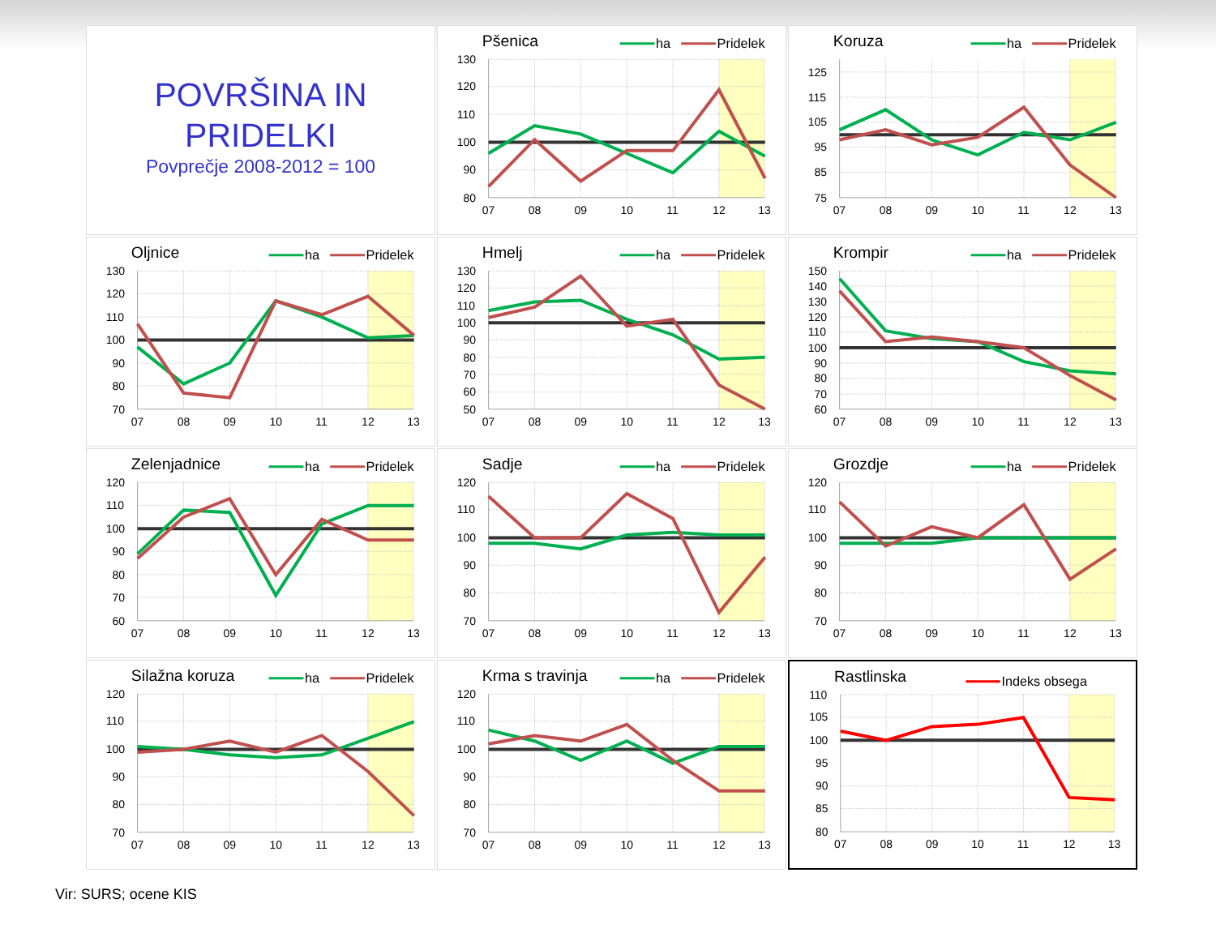POVRŠINA IN
PRIDELKI
Povprečje 2008-2012 = 100
Pšenica
ha
Pridelek
130
120
110
100
90
80
07
08
09
10
11
12
13
Koruza
ha
Pridelek
125
115
105
95
85
75
07
08
09
10
11
12
13
Oljnice
ha
Pridelek
130
120
110
100
90
80
70
07
08
09
10
11
12
13
Hmelj
ha
Pridelek
130
120
110
100
90
80
70
60
50
07
08
09
10
11
12
13
Krompir
ha
Pridelek
150
140
130
120
110
100
90
80
70
60
07
08
09
10
11
12
13
Zelenjadnice
ha
Pridelek
120
110
100
90
80
70
60
07
08
09
10
11
12
13
Sadje
ha
Pridelek
120
110
100
90
80
70
07
08
09
10
11
12
13
Grozdje
ha
Pridelek
120
110
100
90
80
70
07
08
09
10
11
12
13
Silažna koruza
ha
Pridelek
120
110
100
90
80
70
07
08
09
10
11
12
13
Krma s travinja
ha
Pridelek
120
110
100
90
80
70
07
08
09
10
11
12
13
Rastlinska
Indeks obsega
110
105
100
95
90
85
80
07
08
09
10
11
12
13
Vir: SURS; ocene KIS